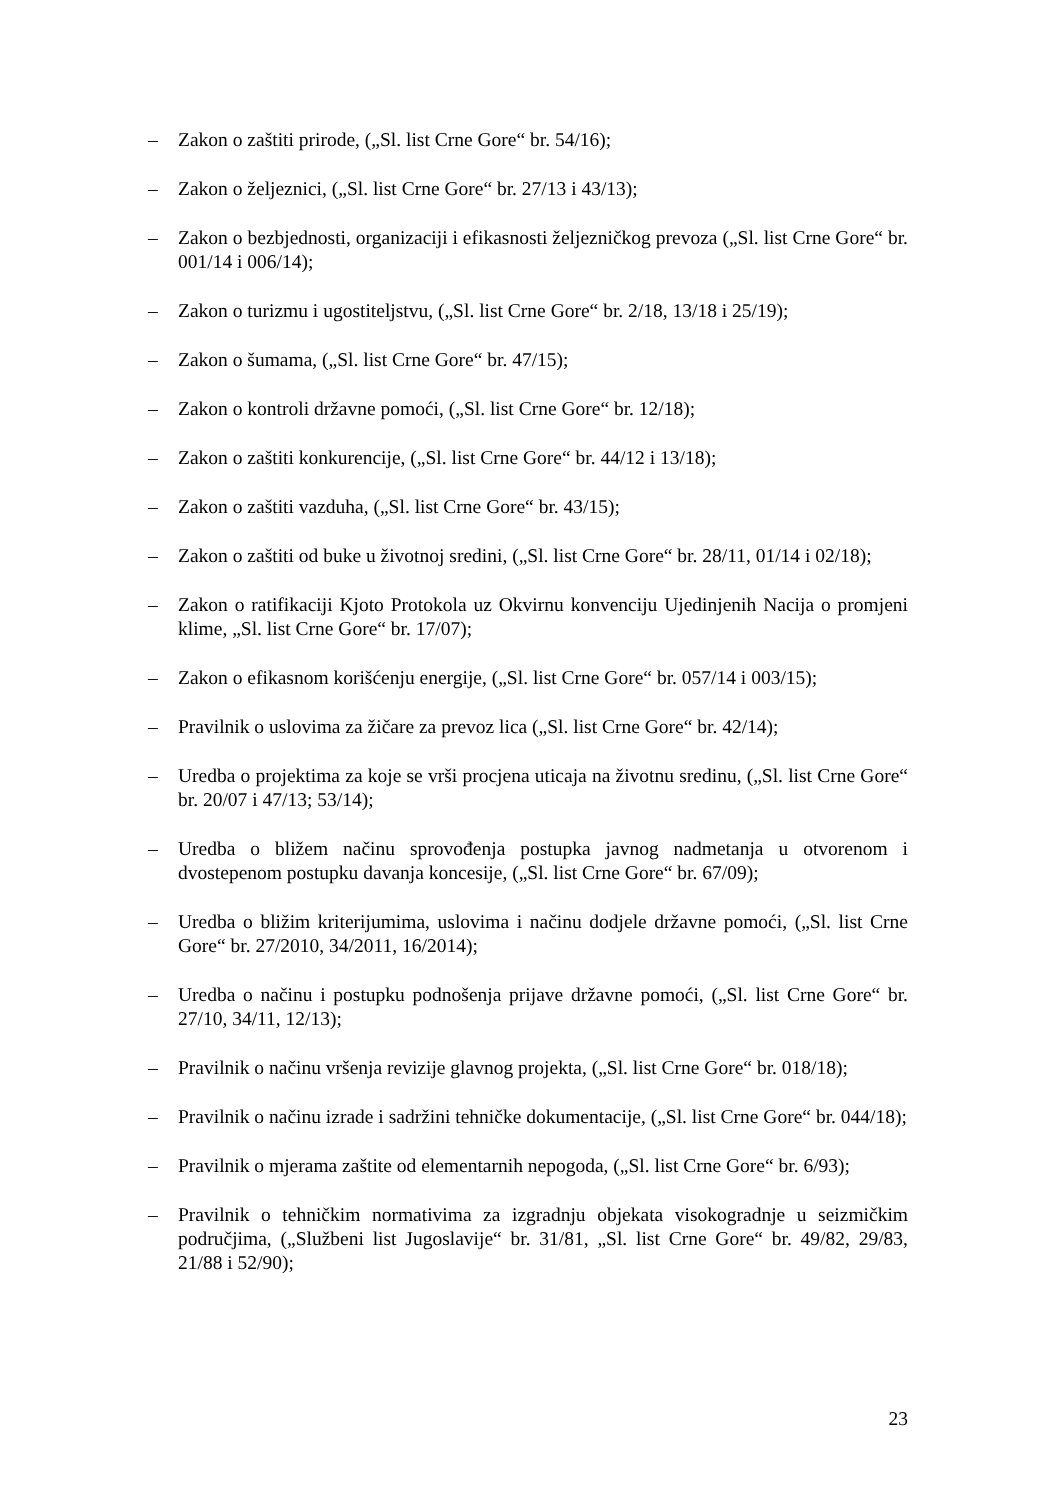– Zakon o zaštiti prirode, („Sl. list Crne Gore“ br. 54/16);
– Zakon o željeznici, („Sl. list Crne Gore“ br. 27/13 i 43/13);
– Zakon o bezbjednosti, organizaciji i efikasnosti željezničkog prevoza („Sl. list Crne Gore“ br. 001/14 i 006/14);
– Zakon o turizmu i ugostiteljstvu, („Sl. list Crne Gore“ br. 2/18, 13/18 i 25/19);
– Zakon o šumama, („Sl. list Crne Gore“ br. 47/15);
– Zakon o kontroli državne pomoći, („Sl. list Crne Gore“ br. 12/18);
– Zakon o zaštiti konkurencije, („Sl. list Crne Gore“ br. 44/12 i 13/18);
– Zakon o zaštiti vazduha, („Sl. list Crne Gore“ br. 43/15);
– Zakon o zaštiti od buke u životnoj sredini, („Sl. list Crne Gore“ br. 28/11, 01/14 i 02/18);
– Zakon o ratifikaciji Kjoto Protokola uz Okvirnu konvenciju Ujedinjenih Nacija o promjeni klime, „Sl. list Crne Gore“ br. 17/07);
– Zakon o efikasnom korišćenju energije, („Sl. list Crne Gore“ br. 057/14 i 003/15);
– Pravilnik o uslovima za žičare za prevoz lica („Sl. list Crne Gore“ br. 42/14);
– Uredba o projektima za koje se vrši procjena uticaja na životnu sredinu, („Sl. list Crne Gore“ br. 20/07 i 47/13; 53/14);
– Uredba o bližem načinu sprovođenja postupka javnog nadmetanja u otvorenom i dvostepenom postupku davanja koncesije, („Sl. list Crne Gore“ br. 67/09);
– Uredba o bližim kriterijumima, uslovima i načinu dodjele državne pomoći, („Sl. list Crne Gore“ br. 27/2010, 34/2011, 16/2014);
– Uredba o načinu i postupku podnošenja prijave državne pomoći, („Sl. list Crne Gore“ br. 27/10, 34/11, 12/13);
– Pravilnik o načinu vršenja revizije glavnog projekta, („Sl. list Crne Gore“ br. 018/18);
– Pravilnik o načinu izrade i sadržini tehničke dokumentacije, („Sl. list Crne Gore“ br. 044/18);
– Pravilnik o mjerama zaštite od elementarnih nepogoda, („Sl. list Crne Gore“ br. 6/93);
– Pravilnik o tehničkim normativima za izgradnju objekata visokogradnje u seizmičkim područjima, („Službeni list Jugoslavije“ br. 31/81, „Sl. list Crne Gore“ br. 49/82, 29/83, 21/88 i 52/90);
23